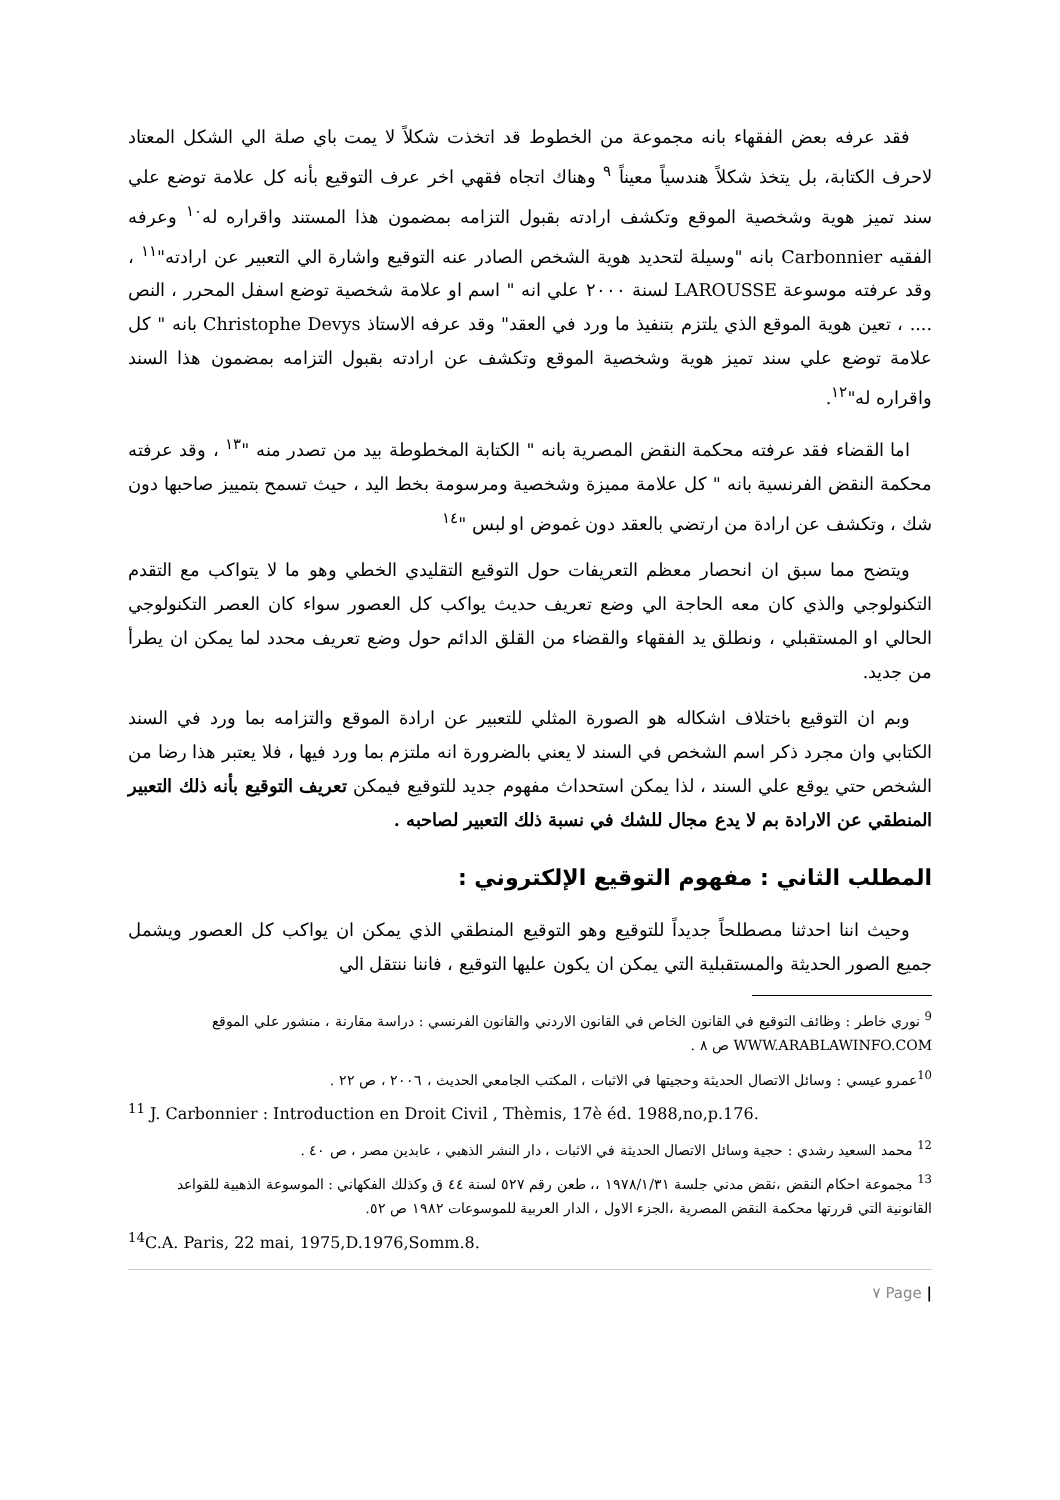فقد عرفه بعض الفقهاء بانه مجموعة من الخطوط قد اتخذت شكلاً لا يمت باي صلة الي الشكل المعتاد لاحرف الكتابة، بل يتخذ شكلاً هندسياً معيناً <sup>٩</sup> وهناك اتجاه فقهي اخر عرف التوقيع بأنه كل علامة توضع علي سند تميز هوية وشخصية الموقع وتكشف ارادته بقبول التزامه بمضمون هذا المستند واقراره له<sup>١٠</sup> وعرفه الفقيه Carbonnier بانه "وسيلة لتحديد هوية الشخص الصادر عنه التوقيع واشارة الي التعبير عن ارادته"<sup>١١</sup> ، وقد عرفته موسوعة LAROUSSE لسنة ٢٠٠٠ علي انه " اسم او علامة شخصية توضع اسفل المحرر ، النص .... ، تعين هوية الموقع الذي يلتزم بتنفيذ ما ورد في العقد" وقد عرفه الاستاذ Christophe Devys بانه " كل علامة توضع علي سند تميز هوية وشخصية الموقع وتكشف عن ارادته بقبول التزامه بمضمون هذا السند واقراره له"<sup>١٢</sup>.
اما القضاء فقد عرفته محكمة النقض المصرية بانه " الكتابة المخطوطة بيد من تصدر منه "<sup>١٣</sup> ، وقد عرفته محكمة النقض الفرنسية بانه " كل علامة مميزة وشخصية ومرسومة بخط اليد ، حيث تسمح بتمييز صاحبها دون شك ، وتكشف عن ارادة من ارتضي بالعقد دون غموض او لبس "<sup>١٤</sup>
ويتضح مما سبق ان انحصار معظم التعريفات حول التوقيع التقليدي الخطي وهو ما لا يتواكب مع التقدم التكنولوجي والذي كان معه الحاجة الي وضع تعريف حديث يواكب كل العصور سواء كان العصر التكنولوجي الحالي او المستقبلي ، ونطلق يد الفقهاء والقضاء من القلق الدائم حول وضع تعريف محدد لما يمكن ان يطرأ من جديد.
وبم ان التوقيع باختلاف اشكاله هو الصورة المثلي للتعبير عن ارادة الموقع والتزامه بما ورد في السند الكتابي وان مجرد ذكر اسم الشخص في السند لا يعني بالضرورة انه ملتزم بما ورد فيها ، فلا يعتبر هذا رضا من الشخص حتي يوقع علي السند ، لذا يمكن استحداث مفهوم جديد للتوقيع فيمكن تعريف التوقيع بأنه ذلك التعبير المنطقي عن الارادة بم لا يدع مجال للشك في نسبة ذلك التعبير لصاحبه .
المطلب الثاني : مفهوم التوقيع الإلكتروني :
وحيث اننا احدثنا مصطلحاً جديداً للتوقيع وهو التوقيع المنطقي الذي يمكن ان يواكب كل العصور ويشمل جميع الصور الحديثة والمستقبلية التي يمكن ان يكون عليها التوقيع ، فاننا ننتقل الي
<sup>9</sup> نوري خاطر : وظائف التوقيع في القانون الخاص في القانون الاردني والقانون الفرنسي : دراسة مقارنة ، منشور علي الموقع WWW.ARABLAWINFO.COM ص ٨ .
<sup>10</sup> عمرو عيسي : وسائل الاتصال الحديثة وحجيتها في الاثبات ، المكتب الجامعي الحديث ، ٢٠٠٦ ، ص ٢٢ .
<sup>11</sup> J. Carbonnier : Introduction en Droit Civil , Thèmis, 17è éd. 1988,no,p.176.
<sup>12</sup> محمد السعيد رشدي : حجية وسائل الاتصال الحديثة في الاثبات ، دار النشر الذهبي ، عابدين مصر ، ص ٤٠ .
<sup>13</sup> مجموعة احكام النقض ،نقض مدني جلسة ١٩٧٨/١/٣١ ،، طعن رقم ٥٢٧ لسنة ٤٤ ق وكذلك الفكهاني : الموسوعة الذهبية للقواعد القانونية التي قررتها محكمة النقض المصرية ،الجزء الاول ، الدار العربية للموسوعات ١٩٨٢ ص ٥٢.
<sup>14</sup>C.A. Paris, 22 mai, 1975,D.1976,Somm.8.
| Page ٧